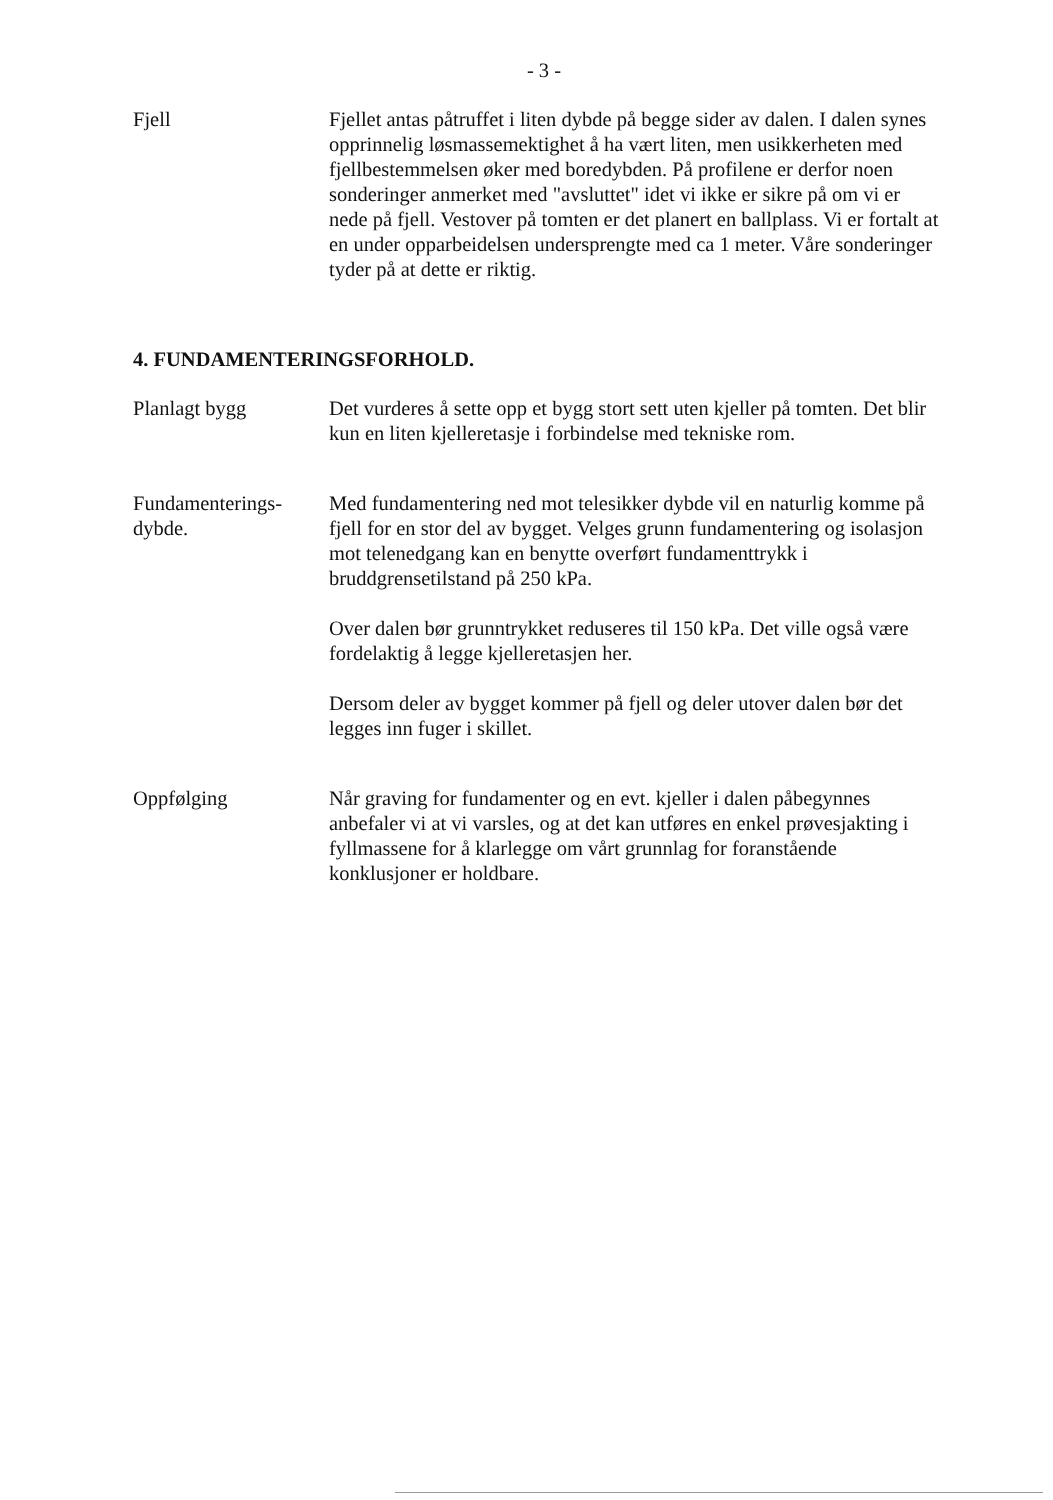- 3 -
Fjell Fjellet antas påtruffet i liten dybde på begge sider av dalen. I dalen synes opprinnelig løsmassemektighet å ha vært liten, men usikkerheten med fjellbestemmelsen øker med boredybden. På profilene er derfor noen sonderinger anmerket med "avsluttet" idet vi ikke er sikre på om vi er nede på fjell. Vestover på tomten er det planert en ballplass. Vi er fortalt at en under opparbeidelsen undersprengte med ca 1 meter. Våre sonderinger tyder på at dette er riktig.
4. FUNDAMENTERINGSFORHOLD.
Planlagt bygg Det vurderes å sette opp et bygg stort sett uten kjeller på tomten. Det blir kun en liten kjelleretasje i forbindelse med tekniske rom.
Fundamenterings-
dybde.
Med fundamentering ned mot telesikker dybde vil en naturlig komme på fjell for en stor del av bygget. Velges grunn fundamentering og isolasjon mot telenedgang kan en benytte overført fundamenttrykk i bruddgrensetilstand på 250 kPa.
Over dalen bør grunntrykket reduseres til 150 kPa. Det ville også være fordelaktig å legge kjelleretasjen her.
Dersom deler av bygget kommer på fjell og deler utover dalen bør det legges inn fuger i skillet.
Oppfølging Når graving for fundamenter og en evt. kjeller i dalen påbegynnes anbefaler vi at vi varsles, og at det kan utføres en enkel prøvesjakting i fyllmassene for å klarlegge om vårt grunnlag for foranstående konklusjoner er holdbare.